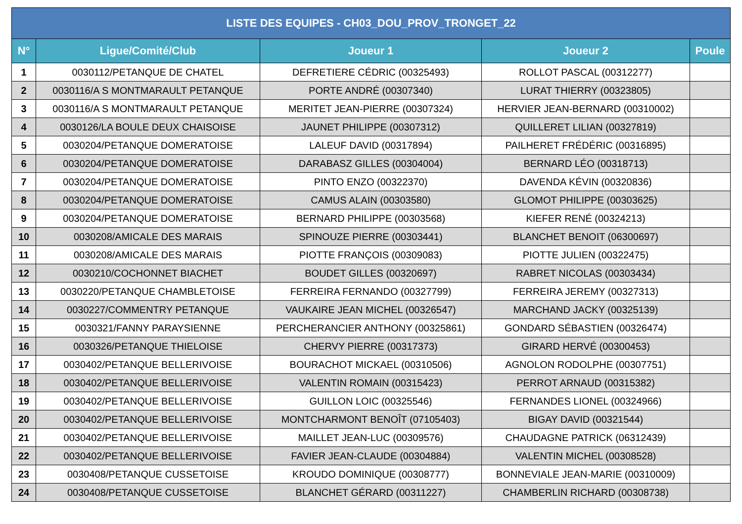| LISTE DES EQUIPES - CH03_DOU_PROV_TRONGET_22 | | | | |
| --- | --- | --- | --- | --- |
| N° | Ligue/Comité/Club | Joueur 1 | Joueur 2 | Poule |
| 1 | 0030112/PETANQUE DE CHATEL | DEFRETIERE CÉDRIC (00325493) | ROLLOT PASCAL (00312277) | |
| 2 | 0030116/A S MONTMARAULT PETANQUE | PORTE ANDRÉ (00307340) | LURAT THIERRY (00323805) | |
| 3 | 0030116/A S MONTMARAULT PETANQUE | MERITET JEAN-PIERRE (00307324) | HERVIER JEAN-BERNARD (00310002) | |
| 4 | 0030126/LA BOULE DEUX CHAISOISE | JAUNET PHILIPPE (00307312) | QUILLERET LILIAN (00327819) | |
| 5 | 0030204/PETANQUE DOMERATOISE | LALEUF DAVID (00317894) | PAILHERET FRÉDÉRIC (00316895) | |
| 6 | 0030204/PETANQUE DOMERATOISE | DARABASZ GILLES (00304004) | BERNARD LÉO (00318713) | |
| 7 | 0030204/PETANQUE DOMERATOISE | PINTO ENZO (00322370) | DAVENDA KÉVIN (00320836) | |
| 8 | 0030204/PETANQUE DOMERATOISE | CAMUS ALAIN (00303580) | GLOMOT PHILIPPE (00303625) | |
| 9 | 0030204/PETANQUE DOMERATOISE | BERNARD PHILIPPE (00303568) | KIEFER RENÉ (00324213) | |
| 10 | 0030208/AMICALE DES MARAIS | SPINOUZE PIERRE (00303441) | BLANCHET BENOIT (06300697) | |
| 11 | 0030208/AMICALE DES MARAIS | PIOTTE FRANÇOIS (00309083) | PIOTTE JULIEN (00322475) | |
| 12 | 0030210/COCHONNET BIACHET | BOUDET GILLES (00320697) | RABRET NICOLAS (00303434) | |
| 13 | 0030220/PETANQUE CHAMBLETOISE | FERREIRA FERNANDO (00327799) | FERREIRA JEREMY (00327313) | |
| 14 | 0030227/COMMENTRY PETANQUE | VAUKAIRE JEAN MICHEL (00326547) | MARCHAND JACKY (00325139) | |
| 15 | 0030321/FANNY PARAYSIENNE | PERCHERANCIER ANTHONY (00325861) | GONDARD SÉBASTIEN (00326474) | |
| 16 | 0030326/PETANQUE THIELOISE | CHERVY PIERRE (00317373) | GIRARD HERVÉ (00300453) | |
| 17 | 0030402/PETANQUE BELLERIVOISE | BOURACHOT MICKAEL (00310506) | AGNOLON RODOLPHE (00307751) | |
| 18 | 0030402/PETANQUE BELLERIVOISE | VALENTIN ROMAIN (00315423) | PERROT ARNAUD (00315382) | |
| 19 | 0030402/PETANQUE BELLERIVOISE | GUILLON LOIC (00325546) | FERNANDES LIONEL (00324966) | |
| 20 | 0030402/PETANQUE BELLERIVOISE | MONTCHARMONT BENOÎT (07105403) | BIGAY DAVID (00321544) | |
| 21 | 0030402/PETANQUE BELLERIVOISE | MAILLET JEAN-LUC (00309576) | CHAUDAGNE PATRICK (06312439) | |
| 22 | 0030402/PETANQUE BELLERIVOISE | FAVIER JEAN-CLAUDE (00304884) | VALENTIN MICHEL (00308528) | |
| 23 | 0030408/PETANQUE CUSSETOISE | KROUDO DOMINIQUE (00308777) | BONNEVIALE JEAN-MARIE (00310009) | |
| 24 | 0030408/PETANQUE CUSSETOISE | BLANCHET GÉRARD (00311227) | CHAMBERLIN RICHARD (00308738) | |